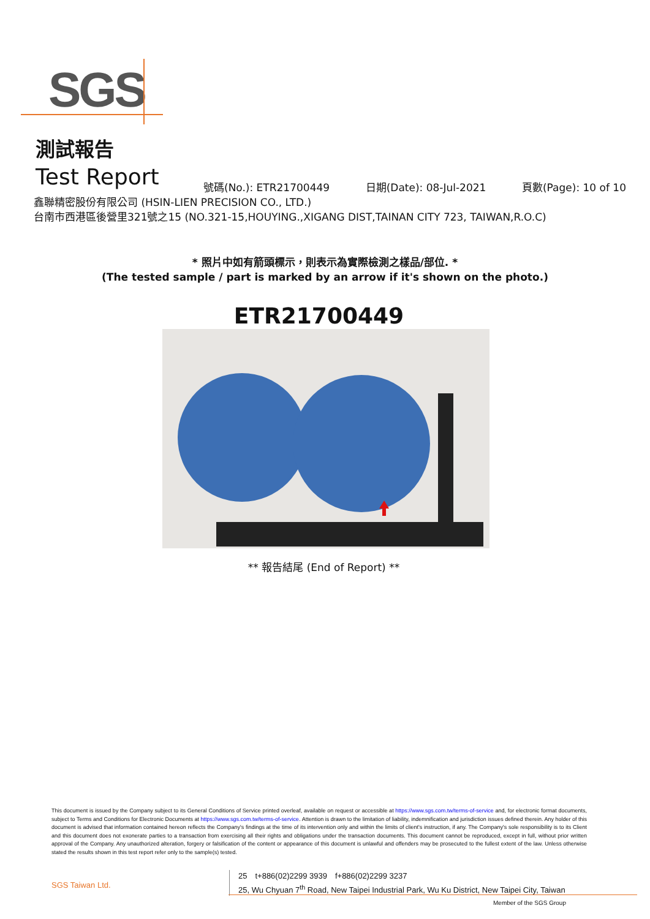SGS
測試報告
Test Report 號碼(No.): ETR21700449 日期(Date): 08-Jul-2021 頁數(Page): 10 of 10
鑫聯精密股份有限公司 (HSIN-LIEN PRECISION CO., LTD.)
台南市西港區後營里321號之15 (NO.321-15,HOUYING.,XIGANG DIST,TAINAN CITY 723, TAIWAN,R.O.C)
* 照片中如有箭頭標示，則表示為實際檢測之樣品/部位. *
(The tested sample / part is marked by an arrow if it's shown on the photo.)
ETR21700449
** 報告結尾 (End of Report) **
This document is issued by the Company subject to its General Conditions of Service printed overleaf, available on request or accessible at https://www.sgs.com.tw/terms-of-service and, for electronic format documents, subject to Terms and Conditions for Electronic Documents at https://www.sgs.com.tw/terms-of-service. Attention is drawn to the limitation of liability, indemnification and jurisdiction issues defined therein. Any holder of this document is advised that information contained hereon reflects the Company's findings at the time of its intervention only and within the limits of client's instruction, if any. The Company's sole responsibility is to its Client and this document does not exonerate parties to a transaction from exercising all their rights and obligations under the transaction documents. This document cannot be reproduced, except in full, without prior written approval of the Company. Any unauthorized alteration, forgery or falsification of the content or appearance of this document is unlawful and offenders may be prosecuted to the fullest extent of the law. Unless otherwise stated the results shown in this test report refer only to the sample(s) tested.
SGS Taiwan Ltd.
25　t+886(02)2299 3939　f+886(02)2299 3237
25, Wu Chyuan 7<sup>th</sup> Road, New Taipei Industrial Park, Wu Ku District, New Taipei City, Taiwan
Member of the SGS Group